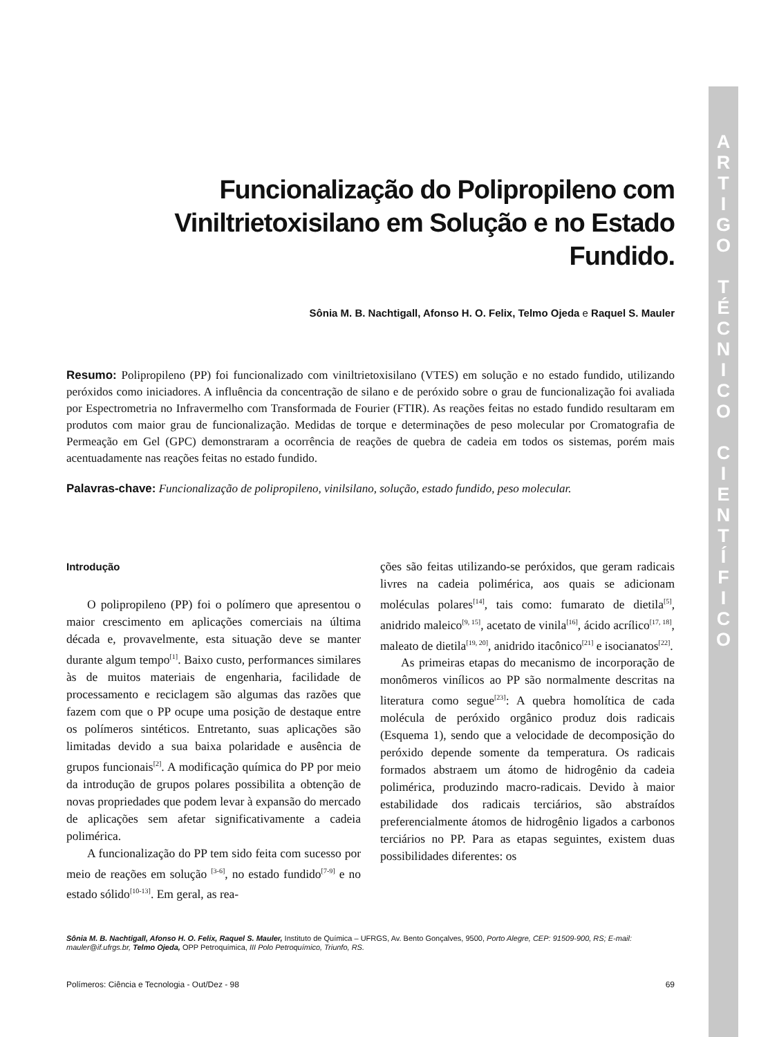A
R
T
I
G
O
T
É
C
N
I
C
O
C
I
E
N
T
Í
F
I
C
O
Funcionalização do Polipropileno com Viniltrietoxisilano em Solução e no Estado Fundido.
Sônia M. B. Nachtigall, Afonso H. O. Felix, Telmo Ojeda e Raquel S. Mauler
Resumo: Polipropileno (PP) foi funcionalizado com viniltrietoxisilano (VTES) em solução e no estado fundido, utilizando peróxidos como iniciadores. A influência da concentração de silano e de peróxido sobre o grau de funcionalização foi avaliada por Espectrometria no Infravermelho com Transformada de Fourier (FTIR). As reações feitas no estado fundido resultaram em produtos com maior grau de funcionalização. Medidas de torque e determinações de peso molecular por Cromatografia de Permeação em Gel (GPC) demonstraram a ocorrência de reações de quebra de cadeia em todos os sistemas, porém mais acentuadamente nas reações feitas no estado fundido.
Palavras-chave: Funcionalização de polipropileno, vinilsilano, solução, estado fundido, peso molecular.
Introdução
O polipropileno (PP) foi o polímero que apresentou o maior crescimento em aplicações comerciais na última década e, provavelmente, esta situação deve se manter durante algum tempo<sup>[1]</sup>. Baixo custo, performances similares às de muitos materiais de engenharia, facilidade de processamento e reciclagem são algumas das razões que fazem com que o PP ocupe uma posição de destaque entre os polímeros sintéticos. Entretanto, suas aplicações são limitadas devido a sua baixa polaridade e ausência de grupos funcionais<sup>[2]</sup>. A modificação química do PP por meio da introdução de grupos polares possibilita a obtenção de novas propriedades que podem levar à expansão do mercado de aplicações sem afetar significativamente a cadeia polimérica.
A funcionalização do PP tem sido feita com sucesso por meio de reações em solução <sup>[3-6]</sup>, no estado fundido<sup>[7-9]</sup> e no estado sólido<sup>[10-13]</sup>. Em geral, as rea-
ções são feitas utilizando-se peróxidos, que geram radicais livres na cadeia polimérica, aos quais se adicionam moléculas polares<sup>[14]</sup>, tais como: fumarato de dietila<sup>[5]</sup>, anidrido maleico<sup>[9, 15]</sup>, acetato de vinila<sup>[16]</sup>, ácido acrílico<sup>[17, 18]</sup>, maleato de dietila<sup>[19, 20]</sup>, anidrido itacônico<sup>[21]</sup> e isocianatos<sup>[22]</sup>.
As primeiras etapas do mecanismo de incorporação de monômeros vinílicos ao PP são normalmente descritas na literatura como segue<sup>[23]</sup>: A quebra homolítica de cada molécula de peróxido orgânico produz dois radicais (Esquema 1), sendo que a velocidade de decomposição do peróxido depende somente da temperatura. Os radicais formados abstraem um átomo de hidrogênio da cadeia polimérica, produzindo macro-radicais. Devido à maior estabilidade dos radicais terciários, são abstraídos preferencialmente átomos de hidrogênio ligados a carbonos terciários no PP. Para as etapas seguintes, existem duas possibilidades diferentes: os
Sônia M. B. Nachtigall, Afonso H. O. Felix, Raquel S. Mauler, Instituto de Química – UFRGS, Av. Bento Gonçalves, 9500, Porto Alegre, CEP: 91509-900, RS; E-mail: mauler@if.ufrgs.br, Telmo Ojeda, OPP Petroquímica, III Polo Petroquímico, Triunfo, RS.
Polímeros: Ciência e Tecnologia - Out/Dez - 98 69